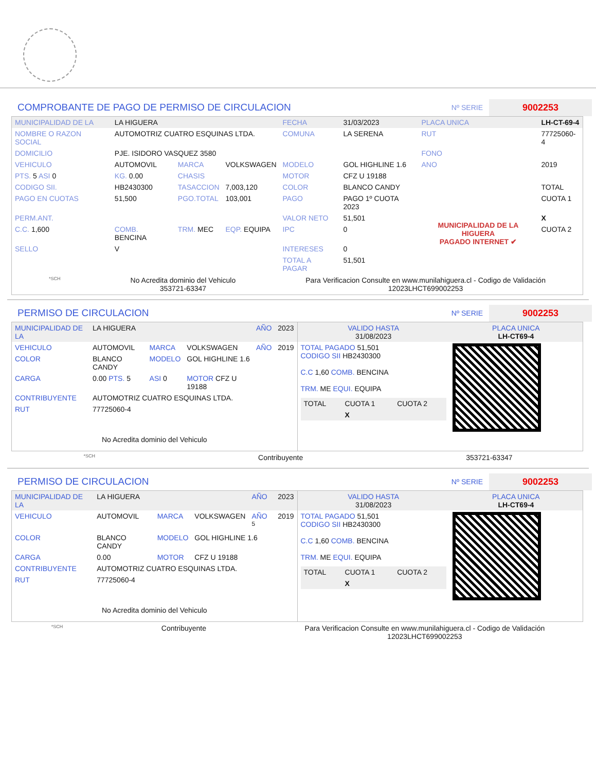COMPROBANTE DE PAGO DE PERMISO DE CIRCULACION
Nº SERIE 9002253
| MUNICIPALIDAD DE LA | LA HIGUERA | | | FECHA | 31/03/2023 | PLACA UNICA | LH-CT-69-4 |
| NOMBRE O RAZON SOCIAL | AUTOMOTRIZ CUATRO ESQUINAS LTDA. | | | COMUNA | LA SERENA | RUT | 77725060-4 |
| DOMICILIO | PJE. ISIDORO VASQUEZ 3580 | | | | | FONO | |
| VEHICULO | AUTOMOVIL | MARCA | VOLKSWAGEN | MODELO | GOL HIGHLINE 1.6 | ANO | 2019 |
| PTS. 5 ASI 0 | KG. 0.00 | CHASIS | | MOTOR | CFZ U 19188 | | |
| CODIGO SII. | HB2430300 | TASACCION | 7,003,120 | COLOR | BLANCO CANDY | | TOTAL |
| PAGO EN CUOTAS | 51,500 | PGO.TOTAL | 103,001 | PAGO | PAGO 1º CUOTA 2023 | MUNICIPALIDAD DE LA HIGUERA PAGADO INTERNET ✔ | CUOTA 1 |
| PERM.ANT. | | | | VALOR NETO | 51,501 | | X |
| C.C. 1,600 | COMB. BENCINA | TRM. MEC | EQP. EQUIPA | IPC | 0 | | CUOTA 2 |
| SELLO | V | | | INTERESES | 0 | | |
| | | | | TOTAL A PAGAR | 51,501 | | |
*SCH
No Acredita dominio del Vehiculo
353721-63347
Para Verificacion Consulte en www.munilahiguera.cl - Codigo de Validación
12023LHCT699002253
PERMISO DE CIRCULACION
Nº SERIE 9002253
| MUNICIPALIDAD DE LA | LA HIGUERA | | | AÑO | 2023 |
| VEHICULO | AUTOMOVIL | MARCA | VOLKSWAGEN | AÑO | 2019 |
| COLOR | BLANCO CANDY | MODELO | GOL HIGHLINE 1.6 | | |
| CARGA | 0.00 PTS. 5 | ASI 0 | MOTOR CFZ U 19188 | | |
| CONTRIBUYENTE | AUTOMOTRIZ CUATRO ESQUINAS LTDA. | | | | |
| RUT | 77725060-4 | | | | |
No Acredita dominio del Vehiculo
| VALIDO HASTA 31/08/2023 | PLACA UNICA LH-CT69-4 |
| TOTAL PAGADO 51,501 CODIGO SII HB2430300 C.C 1,60 COMB. BENCINA TRM. ME EQUI. EQUIPA / TOTAL / CUOTA 1 / CUOTA 2 / / / X / / | |
*SCH Contribuyente 353721-63347
PERMISO DE CIRCULACION
Nº SERIE 9002253
| MUNICIPALIDAD DE LA | LA HIGUERA | | | AÑO | 2023 |
| VEHICULO | AUTOMOVIL | MARCA | VOLKSWAGEN | AÑO <sup>5</sup> | 2019 |
| COLOR | BLANCO CANDY | MODELO | GOL HIGHLINE 1.6 | | |
| CARGA | 0.00 | MOTOR | CFZ U 19188 | | |
| CONTRIBUYENTE | AUTOMOTRIZ CUATRO ESQUINAS LTDA. | | | | |
| RUT | 77725060-4 | | | | |
No Acredita dominio del Vehiculo
| VALIDO HASTA 31/08/2023 | PLACA UNICA LH-CT69-4 |
| TOTAL PAGADO 51,501 CODIGO SII HB2430300 C.C 1,60 COMB. BENCINA TRM. ME EQUI. EQUIPA / TOTAL / CUOTA 1 / CUOTA 2 / / / X / / | |
*SCH Contribuyente Para Verificacion Consulte en www.munilahiguera.cl - Codigo de Validación
12023LHCT699002253